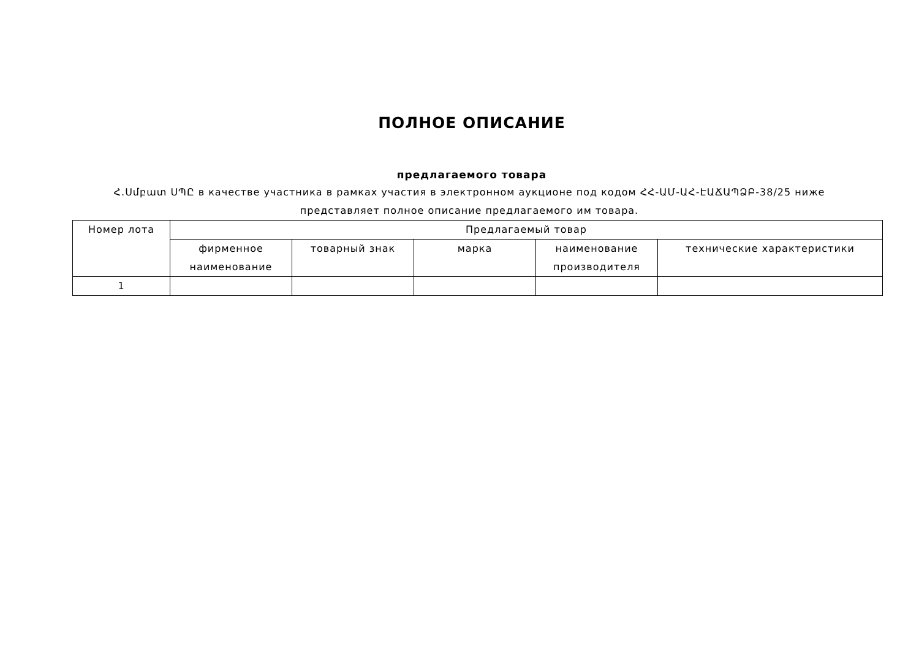ПОЛНОЕ ОПИСАНИЕ
предлагаемого товара
Հ.Սմբատ ՍՊԸ в качестве участника в рамках участия в электронном аукционе под кодом ՀՀ-ԱՄ-ԱՀ-ԷԱՃԱՊՁԲ-38/25 ниже представляет полное описание предлагаемого им товара.
| Номер лота | Предлагаемый товар | | | | |
| --- | --- | --- | --- | --- | --- |
| | фирменное наименование | товарный знак | марка | наименование производителя | технические характеристики |
| 1 | | | | | |